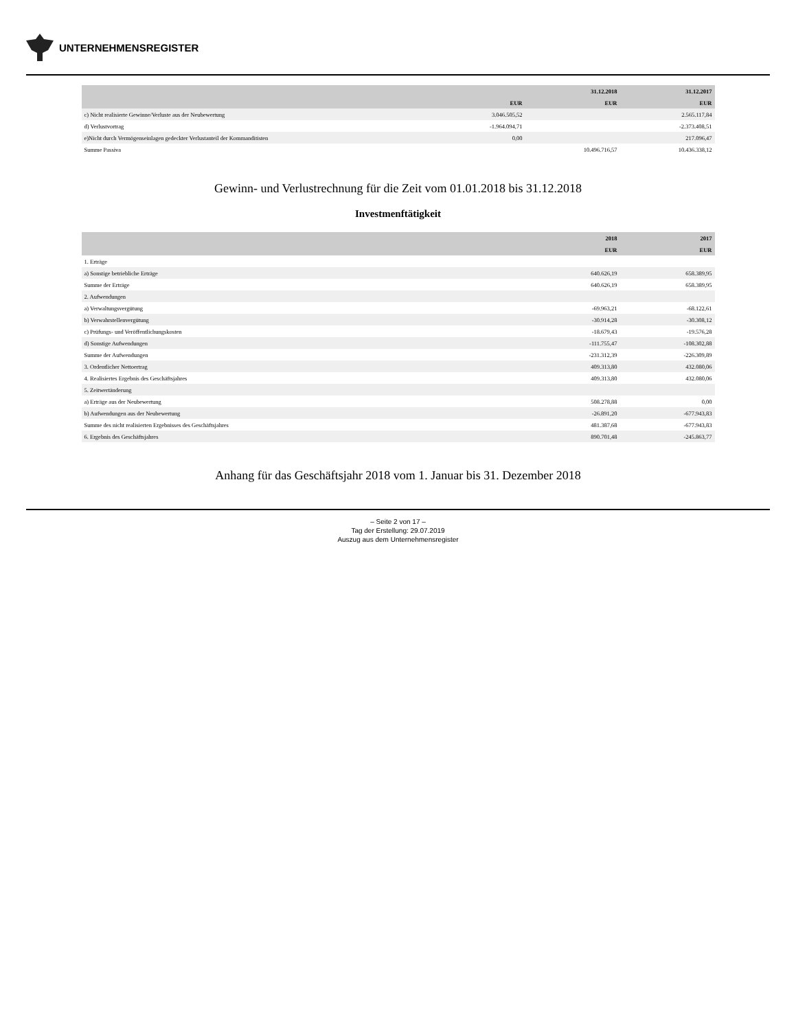UNTERNEHMENSREGISTER
| | | 31.12.2018 | 31.12.2017 |
| --- | --- | --- | --- |
| | EUR | EUR | EUR |
| c) Nicht realisierte Gewinne/Verluste aus der Neubewertung | 3.046.505,52 | | 2.565.117,84 |
| d) Verlustvortrag | -1.964.094,71 | | -2.373.408,51 |
| e)Nicht durch Vermögenseinlagen gedeckter Verlustanteil der Kommanditisten | 0,00 | | 217.096,47 |
| Summe Passiva | | 10.496.716,57 | 10.436.338,12 |
Gewinn- und Verlustrechnung für die Zeit vom 01.01.2018 bis 31.12.2018
Investmenftätigkeit
| | 2018 | 2017 |
| --- | --- | --- |
| | EUR | EUR |
| 1. Erträge | | |
| a) Sonstige betriebliche Erträge | 640.626,19 | 658.389,95 |
| Summe der Erträge | 640.626,19 | 658.389,95 |
| 2. Aufwendungen | | |
| a) Verwaltungsvergütung | -69.963,21 | -68.122,61 |
| b) Verwahrstellenvergütung | -30.914,28 | -30.308,12 |
| c) Prüfungs- und Veröffentlichungskosten | -18.679,43 | -19.576,28 |
| d) Sonstige Aufwendungen | -111.755,47 | -108.302,88 |
| Summe der Aufwendungen | -231.312,39 | -226.309,89 |
| 3. Ordentlicher Nettoertrag | 409.313,80 | 432.080,06 |
| 4. Realisiertes Ergebnis des Geschäftsjahres | 409.313,80 | 432.080,06 |
| 5. Zeitwertänderung | | |
| a) Erträge aus der Neubewertung | 508.278,88 | 0,00 |
| b) Aufwendungen aus der Neubewertung | -26.891,20 | -677.943,83 |
| Summe des nicht realisierten Ergebnisses des Geschäftsjahres | 481.387,68 | -677.943,83 |
| 6. Ergebnis des Geschäftsjahres | 890.701,48 | -245.863,77 |
Anhang für das Geschäftsjahr 2018 vom 1. Januar bis 31. Dezember 2018
– Seite 2 von 17 –
Tag der Erstellung: 29.07.2019
Auszug aus dem Unternehmensregister